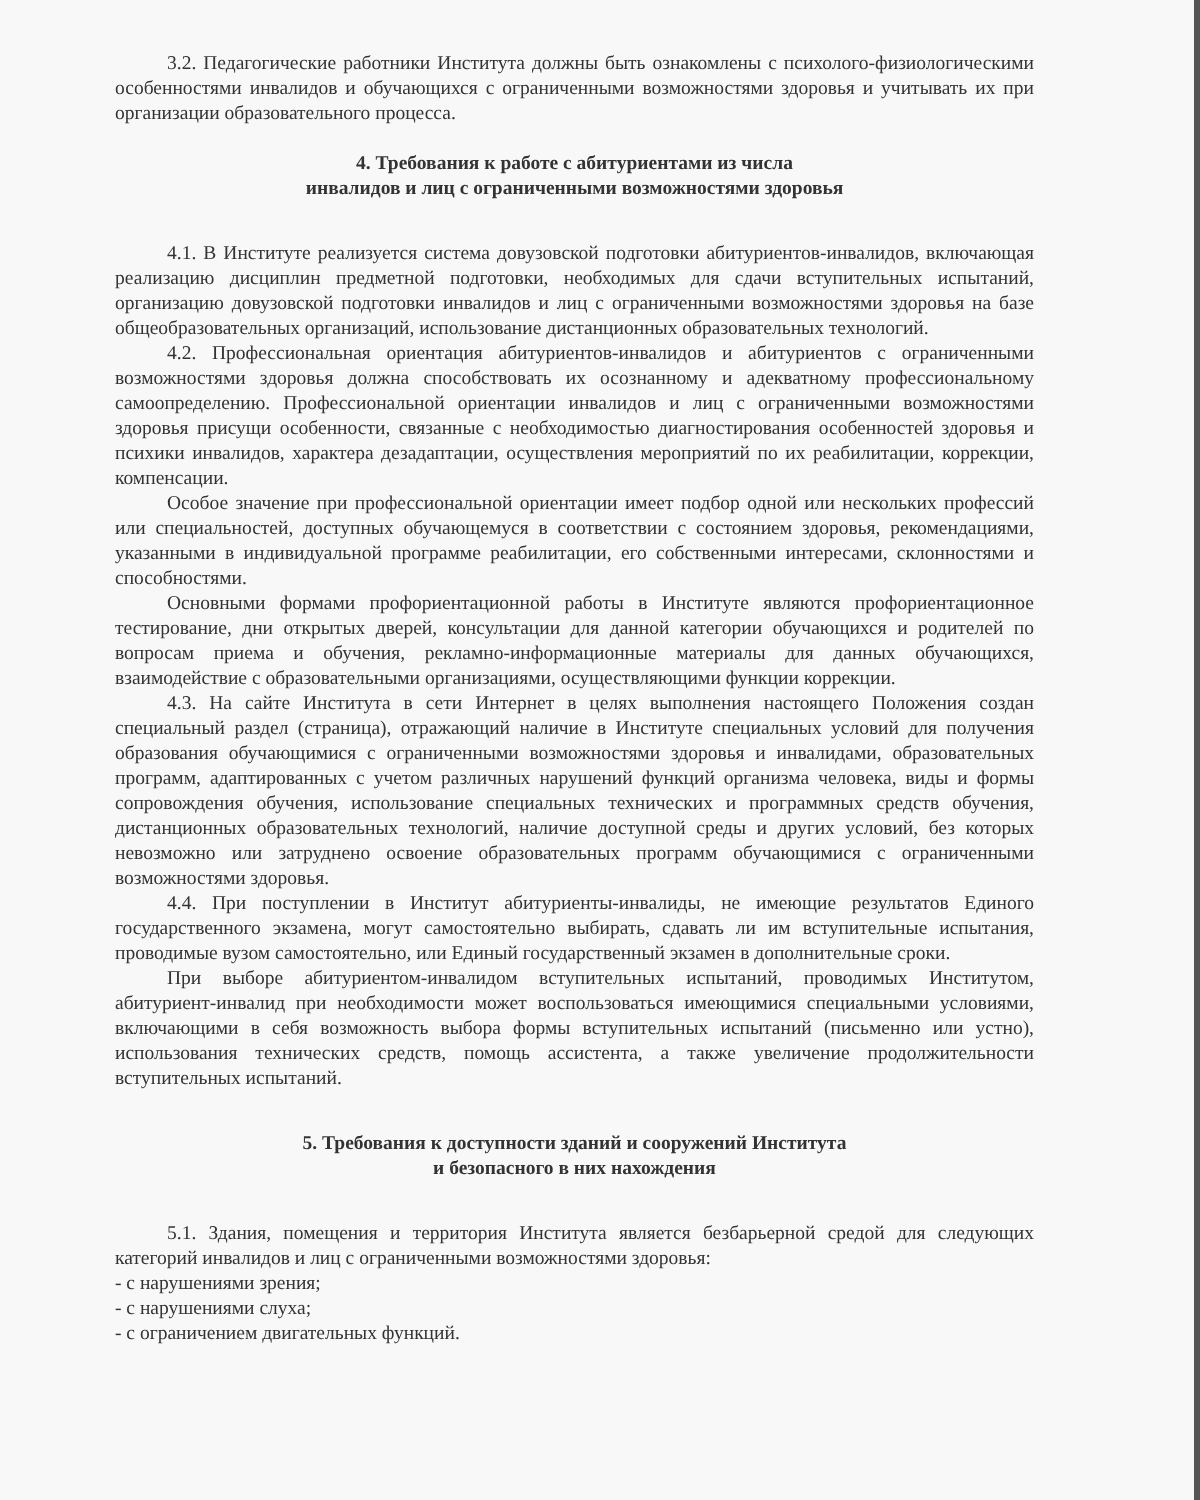3.2. Педагогические работники Института должны быть ознакомлены с психолого-физиологическими особенностями инвалидов и обучающихся с ограниченными возможностями здоровья и учитывать их при организации образовательного процесса.
4. Требования к работе с абитуриентами из числа
инвалидов и лиц с ограниченными возможностями здоровья
4.1. В Институте реализуется система довузовской подготовки абитуриентов-инвалидов, включающая реализацию дисциплин предметной подготовки, необходимых для сдачи вступительных испытаний, организацию довузовской подготовки инвалидов и лиц с ограниченными возможностями здоровья на базе общеобразовательных организаций, использование дистанционных образовательных технологий.
4.2. Профессиональная ориентация абитуриентов-инвалидов и абитуриентов с ограниченными возможностями здоровья должна способствовать их осознанному и адекватному профессиональному самоопределению. Профессиональной ориентации инвалидов и лиц с ограниченными возможностями здоровья присущи особенности, связанные с необходимостью диагностирования особенностей здоровья и психики инвалидов, характера дезадаптации, осуществления мероприятий по их реабилитации, коррекции, компенсации.
Особое значение при профессиональной ориентации имеет подбор одной или нескольких профессий или специальностей, доступных обучающемуся в соответствии с состоянием здоровья, рекомендациями, указанными в индивидуальной программе реабилитации, его собственными интересами, склонностями и способностями.
Основными формами профориентационной работы в Институте являются профориентационное тестирование, дни открытых дверей, консультации для данной категории обучающихся и родителей по вопросам приема и обучения, рекламно-информационные материалы для данных обучающихся, взаимодействие с образовательными организациями, осуществляющими функции коррекции.
4.3. На сайте Института в сети Интернет в целях выполнения настоящего Положения создан специальный раздел (страница), отражающий наличие в Институте специальных условий для получения образования обучающимися с ограниченными возможностями здоровья и инвалидами, образовательных программ, адаптированных с учетом различных нарушений функций организма человека, виды и формы сопровождения обучения, использование специальных технических и программных средств обучения, дистанционных образовательных технологий, наличие доступной среды и других условий, без которых невозможно или затруднено освоение образовательных программ обучающимися с ограниченными возможностями здоровья.
4.4. При поступлении в Институт абитуриенты-инвалиды, не имеющие результатов Единого государственного экзамена, могут самостоятельно выбирать, сдавать ли им вступительные испытания, проводимые вузом самостоятельно, или Единый государственный экзамен в дополнительные сроки.
При выборе абитуриентом-инвалидом вступительных испытаний, проводимых Институтом, абитуриент-инвалид при необходимости может воспользоваться имеющимися специальными условиями, включающими в себя возможность выбора формы вступительных испытаний (письменно или устно), использования технических средств, помощь ассистента, а также увеличение продолжительности вступительных испытаний.
5. Требования к доступности зданий и сооружений Института
и безопасного в них нахождения
5.1. Здания, помещения и территория Института является безбарьерной средой для следующих категорий инвалидов и лиц с ограниченными возможностями здоровья:
- с нарушениями зрения;
- с нарушениями слуха;
- с ограничением двигательных функций.